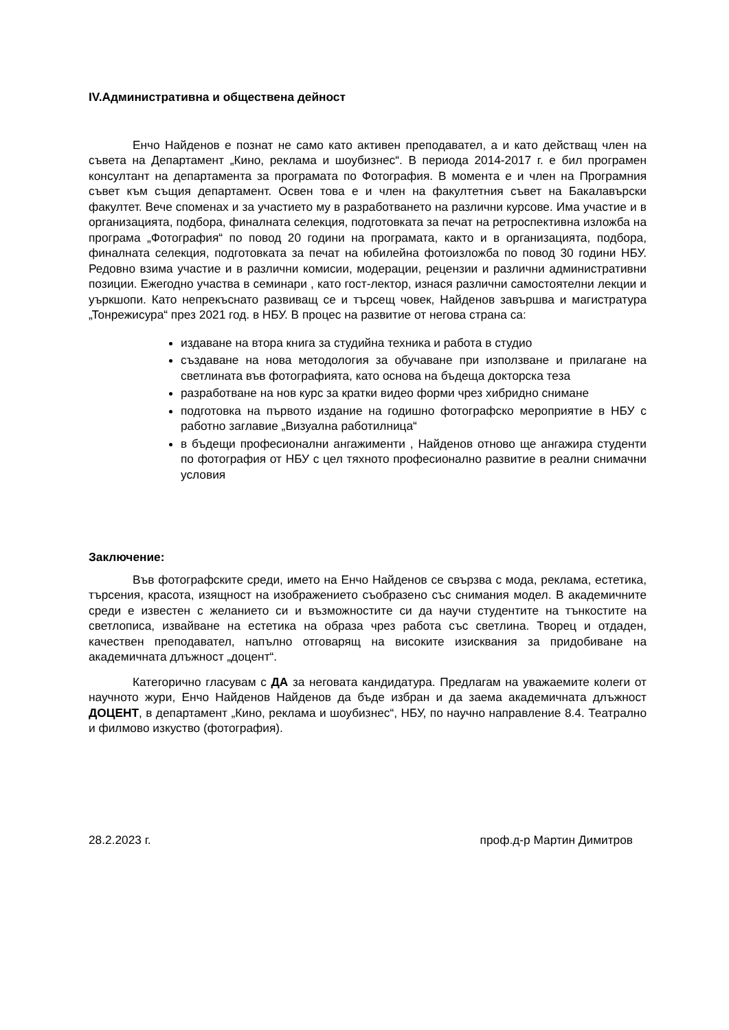IV.Административна и обществена дейност
Енчо Найденов е познат не само като активен преподавател, а и като действащ член на съвета на Департамент „Кино, реклама и шоубизнес“. В периода 2014-2017 г. е бил програмен консултант на департамента за програмата по Фотография. В момента е и член на Програмния съвет към същия департамент. Освен това е и член на факултетния съвет на Бакалавърски факултет. Вече споменах и за участието му в разработването на различни курсове. Има участие и в организацията, подбора, финалната селекция, подготовката за печат на ретроспективна изложба на програма „Фотография“ по повод 20 години на програмата, както и в организацията, подбора, финалната селекция, подготовката за печат на юбилейна фотоизложба по повод 30 години НБУ. Редовно взима участие и в различни комисии, модерации, рецензии и различни административни позиции. Ежегодно участва в семинари , като гост-лектор, изнася различни самостоятелни лекции и уъркшопи. Като непрекъснато развиващ се и търсещ човек, Найденов завършва и магистратура „Тонрежисура“ през 2021 год. в НБУ. В процес на развитие от негова страна са:
издаване на втора книга за студийна техника и работа в студио
създаване на нова методология за обучаване при използване и прилагане на светлината във фотографията, като основа на бъдеща докторска теза
разработване на нов курс за кратки видео форми чрез хибридно снимане
подготовка на първото издание на годишно фотографско мероприятие в НБУ с работно заглавие „Визуална работилница“
в бъдещи професионални ангажименти , Найденов отново ще ангажира студенти по фотография от НБУ с цел тяхното професионално развитие в реални снимачни условия
Заключение:
Във фотографските среди, името на Енчо Найденов се свързва с мода, реклама, естетика, търсения, красота, изящност на изображението съобразено със снимания модел. В академичните среди е известен с желанието си и възможностите си да научи студентите на тънкостите на светлописа, извайване на естетика на образа чрез работа със светлина. Творец и отдаден, качествен преподавател, напълно отговарящ на високите изисквания за придобиване на академичната длъжност „доцент“.
Категорично гласувам с ДА за неговата кандидатура. Предлагам на уважаемите колеги от научното жури, Енчо Найденов Найденов да бъде избран и да заема академичната длъжност ДОЦЕНТ, в департамент „Кино, реклама и шоубизнес“, НБУ, по научно направление 8.4. Театрално и филмово изкуство (фотография).
28.2.2023 г. проф.д-р Мартин Димитров